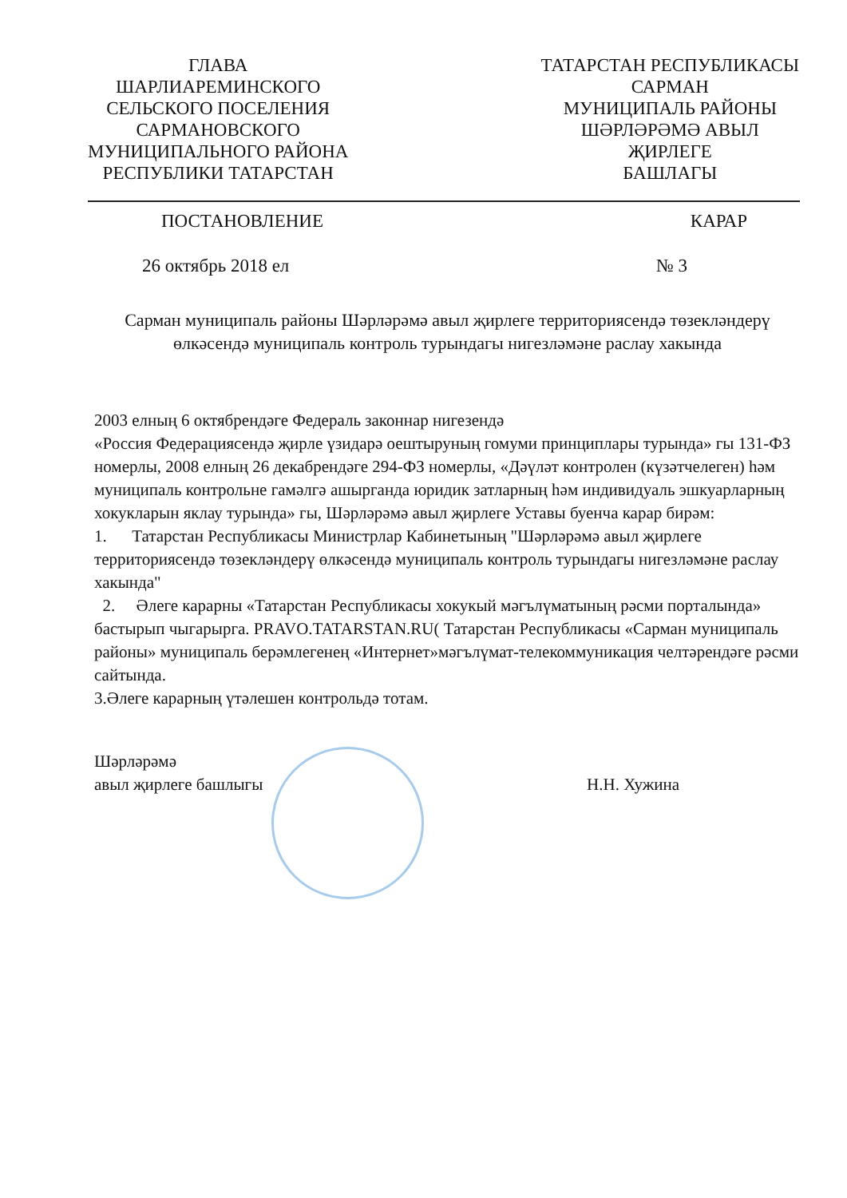ГЛАВА
ШАРЛИАРЕМИНСКОГО
СЕЛЬСКОГО ПОСЕЛЕНИЯ
САРМАНОВСКОГО
МУНИЦИПАЛЬНОГО РАЙОНА
РЕСПУБЛИКИ ТАТАРСТАН
ТАТАРСТАН РЕСПУБЛИКАСЫ
САРМАН
МУНИЦИПАЛЬ РАЙОНЫ
ШӘРЛӘРӘМӘ АВЫЛ
ҖИРЛЕГЕ
БАШЛАГЫ
ПОСТАНОВЛЕНИЕ КАРАР
26 октябрь 2018 ел № 3
Сарман муниципаль районы Шәрләрәмә авыл җирлеге территориясендә төзекләндерү өлкәсендә муниципаль контроль турындагы нигезләмәне раслау хакында
2003 елның 6 октябрендәге Федераль законнар нигезендә
«Россия Федерациясендә җирле үзидарә оештыруның гомуми принциплары турында» гы 131-ФЗ номерлы, 2008 елның 26 декабрендәге 294-ФЗ номерлы, «Дәүләт контролен (күзәтчелеген) һәм муниципаль контрольне гамәлгә ашырганда юридик затларның һәм индивидуаль эшкуарларның хокукларын яклау турында» гы, Шәрләрәмә авыл җирлеге Уставы буенча карар бирәм:
1. Татарстан Республикасы Министрлар Кабинетының "Шәрләрәмә авыл җирлеге территориясендә төзекләндерү өлкәсендә муниципаль контроль турындагы нигезләмәне раслау хакында"
2. Әлеге карарны «Татарстан Республикасы хокукый мәгълүматының рәсми порталында» бастырып чыгарырга. PRAVO.TATARSTAN.RU( Татарстан Республикасы «Сарман муниципаль районы» муниципаль берәмлегенең «Интернет»мәгълүмат-телекоммуникация челтәрендәге рәсми сайтында.
3.Әлеге карарның үтәлешен контрольдә тотам.
Шәрләрәмә
авыл җирлеге башлыгы Н.Н. Хужина